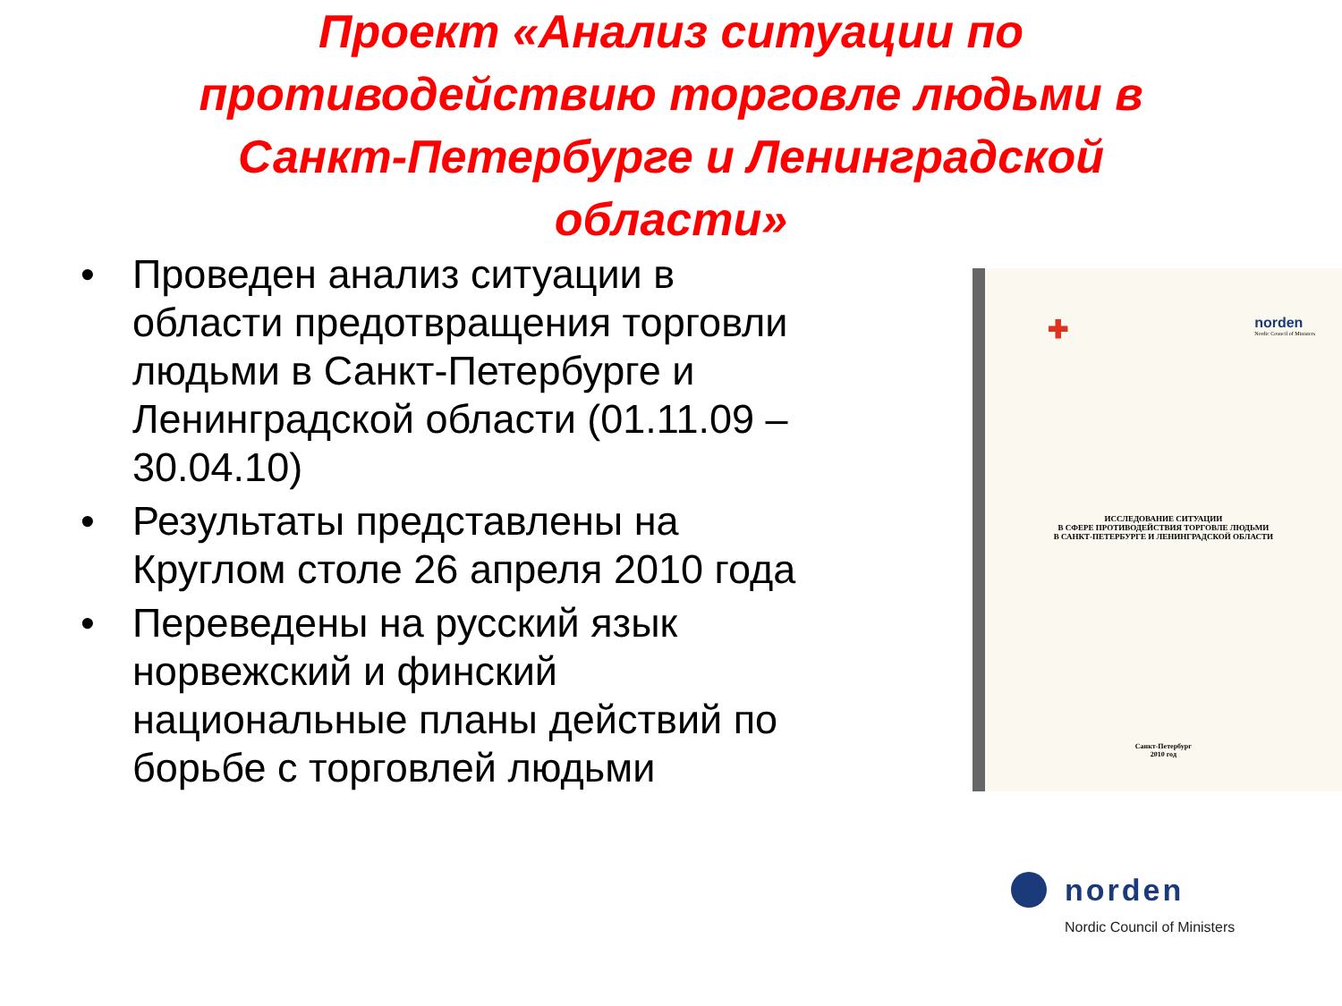Проект «Анализ ситуации по
противодействию торговле людьми в
Санкт-Петербурге и Ленинградской
области»
• Проведен анализ ситуации в области предотвращения торговли людьми в Санкт-Петербурге и Ленинградской области (01.11.09 – 30.04.10)
• Результаты представлены на Круглом столе 26 апреля 2010 года
• Переведены на русский язык норвежский и финский национальные планы действий по борьбе с торговлей людьми
✚ norden
Nordic Council of Ministers
ИССЛЕДОВАНИЕ СИТУАЦИИ
В СФЕРЕ ПРОТИВОДЕЙСТВИЯ ТОРГОВЛЕ ЛЮДЬМИ
В САНКТ-ПЕТЕРБУРГЕ И ЛЕНИНГРАДСКОЙ ОБЛАСТИ
Санкт-Петербург
2010 год
norden
Nordic Council of Ministers